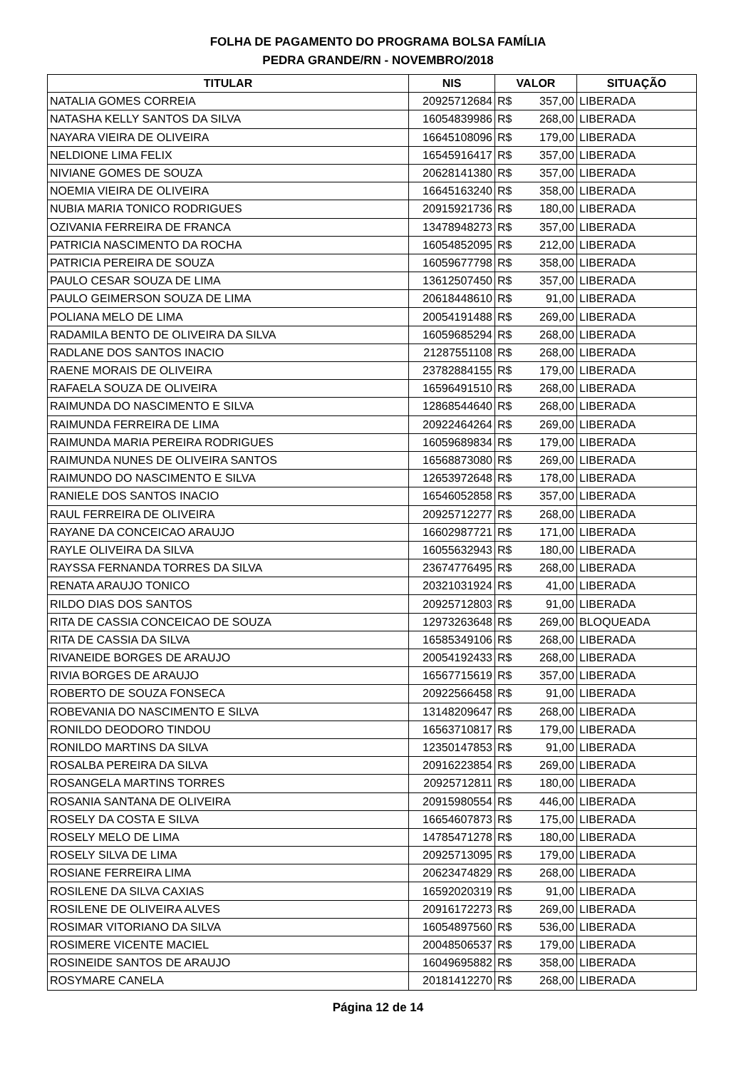FOLHA DE PAGAMENTO DO PROGRAMA BOLSA FAMÍLIA
PEDRA GRANDE/RN - NOVEMBRO/2018
| TITULAR | NIS | VALOR | SITUAÇÃO |
| --- | --- | --- | --- |
| NATALIA GOMES CORREIA | 20925712684 | R$ 357,00 | LIBERADA |
| NATASHA KELLY SANTOS DA SILVA | 16054839986 | R$ 268,00 | LIBERADA |
| NAYARA VIEIRA DE OLIVEIRA | 16645108096 | R$ 179,00 | LIBERADA |
| NELDIONE LIMA FELIX | 16545916417 | R$ 357,00 | LIBERADA |
| NIVIANE GOMES DE SOUZA | 20628141380 | R$ 357,00 | LIBERADA |
| NOEMIA VIEIRA DE OLIVEIRA | 16645163240 | R$ 358,00 | LIBERADA |
| NUBIA MARIA TONICO RODRIGUES | 20915921736 | R$ 180,00 | LIBERADA |
| OZIVANIA FERREIRA DE FRANCA | 13478948273 | R$ 357,00 | LIBERADA |
| PATRICIA NASCIMENTO DA ROCHA | 16054852095 | R$ 212,00 | LIBERADA |
| PATRICIA PEREIRA DE SOUZA | 16059677798 | R$ 358,00 | LIBERADA |
| PAULO CESAR SOUZA DE LIMA | 13612507450 | R$ 357,00 | LIBERADA |
| PAULO GEIMERSON SOUZA DE LIMA | 20618448610 | R$ 91,00 | LIBERADA |
| POLIANA MELO DE LIMA | 20054191488 | R$ 269,00 | LIBERADA |
| RADAMILA BENTO DE OLIVEIRA DA SILVA | 16059685294 | R$ 268,00 | LIBERADA |
| RADLANE DOS SANTOS INACIO | 21287551108 | R$ 268,00 | LIBERADA |
| RAENE MORAIS DE OLIVEIRA | 23782884155 | R$ 179,00 | LIBERADA |
| RAFAELA SOUZA DE OLIVEIRA | 16596491510 | R$ 268,00 | LIBERADA |
| RAIMUNDA DO NASCIMENTO E SILVA | 12868544640 | R$ 268,00 | LIBERADA |
| RAIMUNDA FERREIRA DE LIMA | 20922464264 | R$ 269,00 | LIBERADA |
| RAIMUNDA MARIA PEREIRA RODRIGUES | 16059689834 | R$ 179,00 | LIBERADA |
| RAIMUNDA NUNES DE OLIVEIRA SANTOS | 16568873080 | R$ 269,00 | LIBERADA |
| RAIMUNDO DO NASCIMENTO E SILVA | 12653972648 | R$ 178,00 | LIBERADA |
| RANIELE DOS SANTOS INACIO | 16546052858 | R$ 357,00 | LIBERADA |
| RAUL FERREIRA DE OLIVEIRA | 20925712277 | R$ 268,00 | LIBERADA |
| RAYANE DA CONCEICAO ARAUJO | 16602987721 | R$ 171,00 | LIBERADA |
| RAYLE OLIVEIRA DA SILVA | 16055632943 | R$ 180,00 | LIBERADA |
| RAYSSA FERNANDA TORRES DA SILVA | 23674776495 | R$ 268,00 | LIBERADA |
| RENATA ARAUJO TONICO | 20321031924 | R$ 41,00 | LIBERADA |
| RILDO DIAS DOS SANTOS | 20925712803 | R$ 91,00 | LIBERADA |
| RITA DE CASSIA CONCEICAO DE SOUZA | 12973263648 | R$ 269,00 | BLOQUEADA |
| RITA DE CASSIA DA SILVA | 16585349106 | R$ 268,00 | LIBERADA |
| RIVANEIDE BORGES DE ARAUJO | 20054192433 | R$ 268,00 | LIBERADA |
| RIVIA BORGES DE ARAUJO | 16567715619 | R$ 357,00 | LIBERADA |
| ROBERTO DE SOUZA FONSECA | 20922566458 | R$ 91,00 | LIBERADA |
| ROBEVANIA DO NASCIMENTO E SILVA | 13148209647 | R$ 268,00 | LIBERADA |
| RONILDO DEODORO TINDOU | 16563710817 | R$ 179,00 | LIBERADA |
| RONILDO MARTINS DA SILVA | 12350147853 | R$ 91,00 | LIBERADA |
| ROSALBA PEREIRA DA SILVA | 20916223854 | R$ 269,00 | LIBERADA |
| ROSANGELA MARTINS TORRES | 20925712811 | R$ 180,00 | LIBERADA |
| ROSANIA SANTANA DE OLIVEIRA | 20915980554 | R$ 446,00 | LIBERADA |
| ROSELY DA COSTA E SILVA | 16654607873 | R$ 175,00 | LIBERADA |
| ROSELY MELO DE LIMA | 14785471278 | R$ 180,00 | LIBERADA |
| ROSELY SILVA DE LIMA | 20925713095 | R$ 179,00 | LIBERADA |
| ROSIANE FERREIRA LIMA | 20623474829 | R$ 268,00 | LIBERADA |
| ROSILENE DA SILVA CAXIAS | 16592020319 | R$ 91,00 | LIBERADA |
| ROSILENE DE OLIVEIRA ALVES | 20916172273 | R$ 269,00 | LIBERADA |
| ROSIMAR VITORIANO DA SILVA | 16054897560 | R$ 536,00 | LIBERADA |
| ROSIMERE VICENTE MACIEL | 20048506537 | R$ 179,00 | LIBERADA |
| ROSINEIDE SANTOS DE ARAUJO | 16049695882 | R$ 358,00 | LIBERADA |
| ROSYMARE CANELA | 20181412270 | R$ 268,00 | LIBERADA |
Página 12 de 14